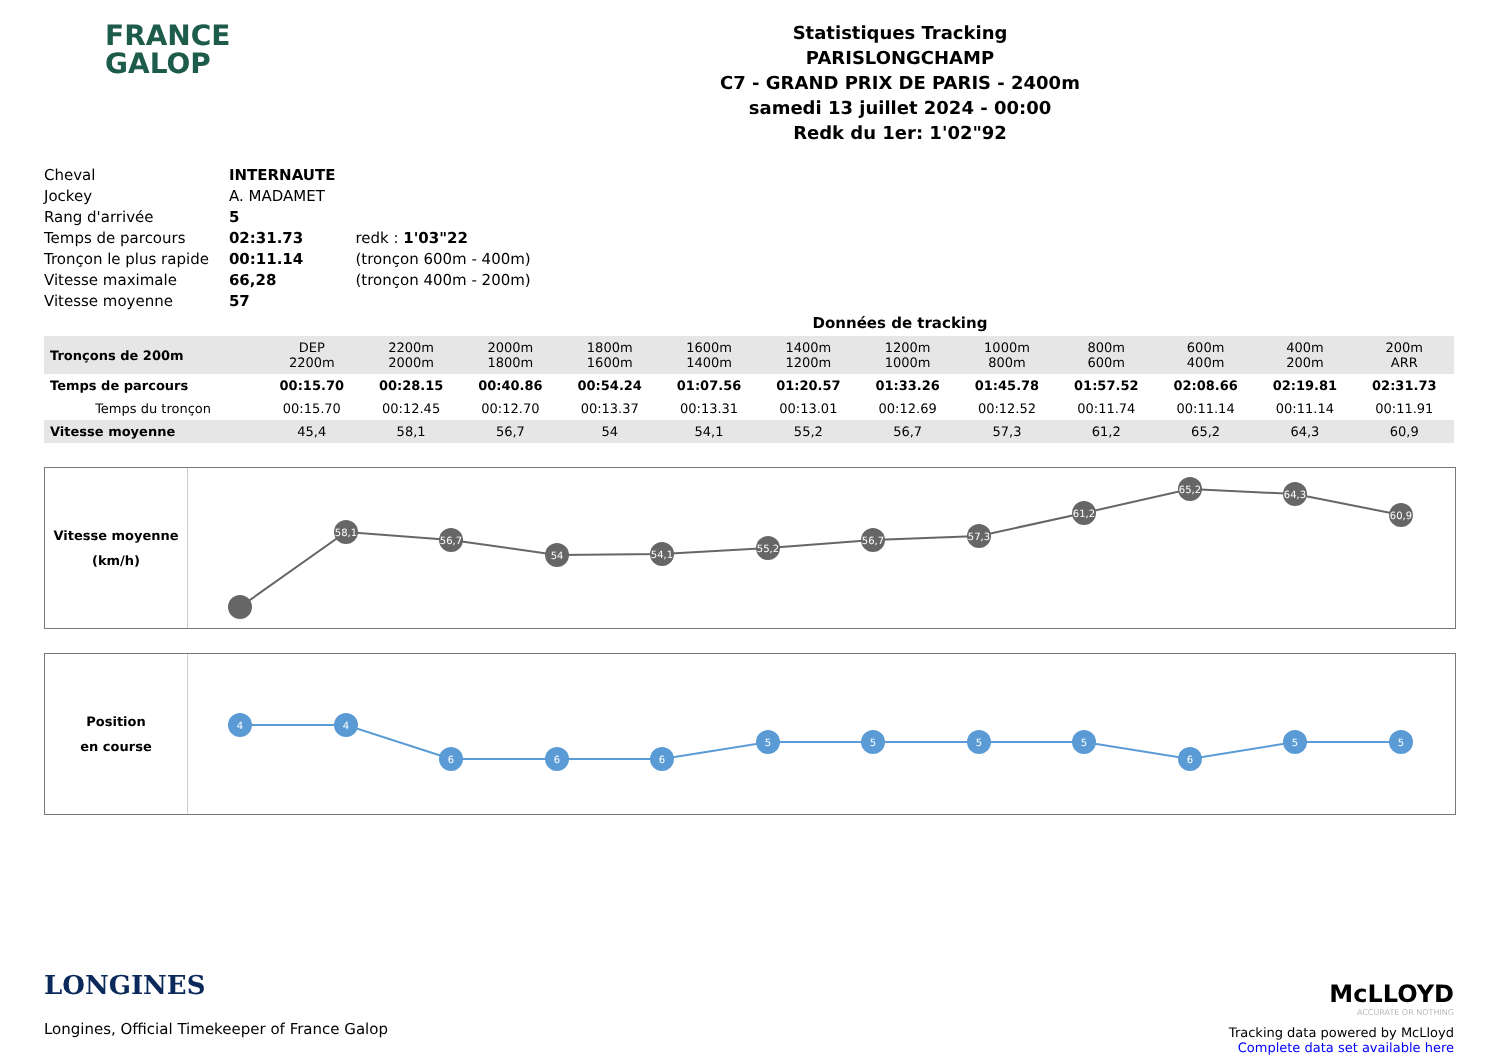FRANCE
GALOP
Statistiques Tracking
PARISLONGCHAMP
C7 - GRAND PRIX DE PARIS - 2400m
samedi 13 juillet 2024 - 00:00
Redk du 1er: 1'02"92
| Cheval | INTERNAUTE | |
| Jockey | A. MADAMET | |
| Rang d'arrivée | 5 | |
| Temps de parcours | 02:31.73 | redk : 1'03"22 |
| Tronçon le plus rapide | 00:11.14 | (tronçon 600m - 400m) |
| Vitesse maximale | 66,28 | (tronçon 400m - 200m) |
| Vitesse moyenne | 57 | |
Données de tracking
| Tronçons de 200m | DEP 2200m | 2200m 2000m | 2000m 1800m | 1800m 1600m | 1600m 1400m | 1400m 1200m | 1200m 1000m | 1000m 800m | 800m 600m | 600m 400m | 400m 200m | 200m ARR |
| Temps de parcours | 00:15.70 | 00:28.15 | 00:40.86 | 00:54.24 | 01:07.56 | 01:20.57 | 01:33.26 | 01:45.78 | 01:57.52 | 02:08.66 | 02:19.81 | 02:31.73 |
| Temps du tronçon | 00:15.70 | 00:12.45 | 00:12.70 | 00:13.37 | 00:13.31 | 00:13.01 | 00:12.69 | 00:12.52 | 00:11.74 | 00:11.14 | 00:11.14 | 00:11.91 |
| Vitesse moyenne | 45,4 | 58,1 | 56,7 | 54 | 54,1 | 55,2 | 56,7 | 57,3 | 61,2 | 65,2 | 64,3 | 60,9 |
Vitesse moyenne
(km/h)
58,1
56,7
54
54,1
55,2
56,7
57,3
61,2
65,2
64,3
60,9
Position
en course
4
4
6
6
6
5
5
5
5
6
5
5
LONGINES
Longines, Official Timekeeper of France Galop
McLLOYD
ACCURATE OR NOTHING
Tracking data powered by McLloyd
Complete data set available here